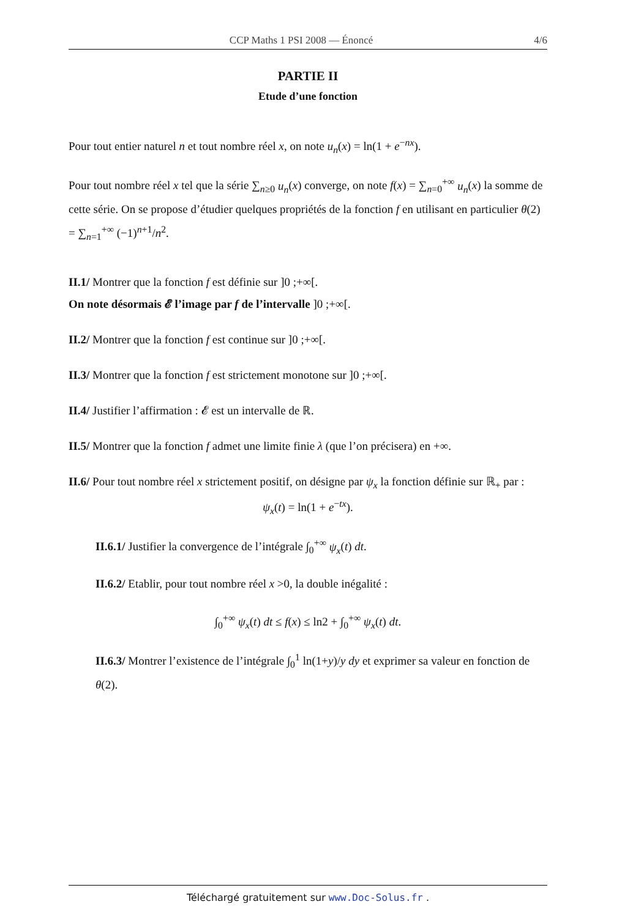CCP Maths 1 PSI 2008 — Énoncé 4/6
PARTIE II
Etude d’une fonction
Pour tout entier naturel n et tout nombre réel x, on note u<sub>n</sub>(x) = ln(1 + e<sup>−nx</sup>).
Pour tout nombre réel x tel que la série ∑<sub>n≥0</sub> u<sub>n</sub>(x) converge, on note f(x) = ∑<sub>n=0</sub><sup>+∞</sup> u<sub>n</sub>(x) la somme de cette série. On se propose d’étudier quelques propriétés de la fonction f en utilisant en particulier θ(2) = ∑<sub>n=1</sub><sup>+∞</sup> (−1)<sup>n+1</sup>/n<sup>2</sup>.
II.1/ Montrer que la fonction f est définie sur ]0 ;+∞[.
On note désormais 𝓔 l’image par f de l’intervalle ]0 ;+∞[.
II.2/ Montrer que la fonction f est continue sur ]0 ;+∞[.
II.3/ Montrer que la fonction f est strictement monotone sur ]0 ;+∞[.
II.4/ Justifier l’affirmation : 𝓔 est un intervalle de ℝ.
II.5/ Montrer que la fonction f admet une limite finie λ (que l’on précisera) en +∞.
II.6/ Pour tout nombre réel x strictement positif, on désigne par ψ<sub>x</sub> la fonction définie sur ℝ<sub>+</sub> par :
ψ<sub>x</sub>(t) = ln(1 + e<sup>−tx</sup>).
II.6.1/ Justifier la convergence de l’intégrale ∫<sub>0</sub><sup>+∞</sup> ψ<sub>x</sub>(t) dt.
II.6.2/ Etablir, pour tout nombre réel x >0, la double inégalité :
∫<sub>0</sub><sup>+∞</sup> ψ<sub>x</sub>(t) dt ≤ f(x) ≤ ln2 + ∫<sub>0</sub><sup>+∞</sup> ψ<sub>x</sub>(t) dt.
II.6.3/ Montrer l’existence de l’intégrale ∫<sub>0</sub><sup>1</sup> ln(1+y)/y dy et exprimer sa valeur en fonction de θ(2).
Téléchargé gratuitement sur www.Doc-Solus.fr .